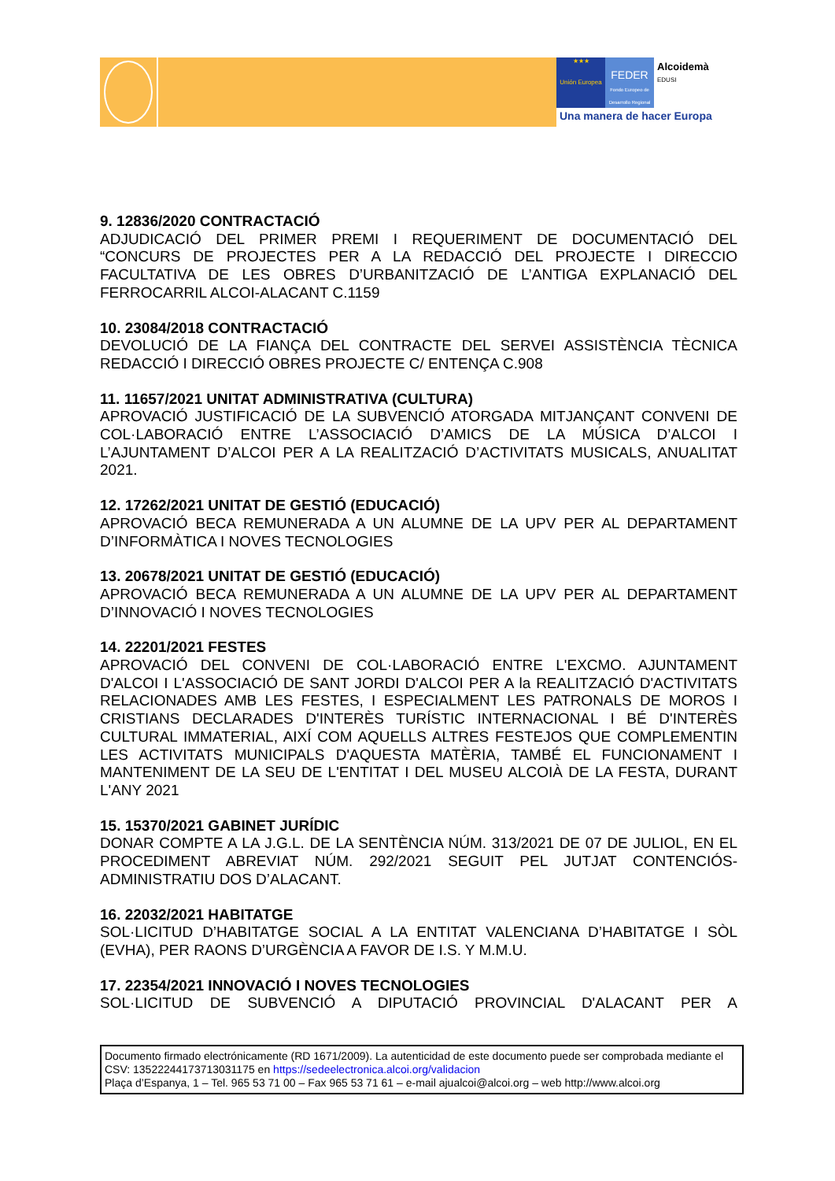★★★
Unión Europea
FEDER
Fondo Europeo de Desarrollo Regional
Alcoidemà
EDUSI
Una manera de hacer Europa
9. 12836/2020 CONTRACTACIÓ
ADJUDICACIÓ DEL PRIMER PREMI I REQUERIMENT DE DOCUMENTACIÓ DEL “CONCURS DE PROJECTES PER A LA REDACCIÓ DEL PROJECTE I DIRECCIO FACULTATIVA DE LES OBRES D’URBANITZACIÓ DE L’ANTIGA EXPLANACIÓ DEL FERROCARRIL ALCOI-ALACANT C.1159
10. 23084/2018 CONTRACTACIÓ
DEVOLUCIÓ DE LA FIANÇA DEL CONTRACTE DEL SERVEI ASSISTÈNCIA TÈCNICA REDACCIÓ I DIRECCIÓ OBRES PROJECTE C/ ENTENÇA C.908
11. 11657/2021 UNITAT ADMINISTRATIVA (CULTURA)
APROVACIÓ JUSTIFICACIÓ DE LA SUBVENCIÓ ATORGADA MITJANÇANT CONVENI DE COL·LABORACIÓ ENTRE L’ASSOCIACIÓ D’AMICS DE LA MÚSICA D’ALCOI I L’AJUNTAMENT D’ALCOI PER A LA REALITZACIÓ D’ACTIVITATS MUSICALS, ANUALITAT 2021.
12. 17262/2021 UNITAT DE GESTIÓ (EDUCACIÓ)
APROVACIÓ BECA REMUNERADA A UN ALUMNE DE LA UPV PER AL DEPARTAMENT D’INFORMÀTICA I NOVES TECNOLOGIES
13. 20678/2021 UNITAT DE GESTIÓ (EDUCACIÓ)
APROVACIÓ BECA REMUNERADA A UN ALUMNE DE LA UPV PER AL DEPARTAMENT D’INNOVACIÓ I NOVES TECNOLOGIES
14. 22201/2021 FESTES
APROVACIÓ DEL CONVENI DE COL·LABORACIÓ ENTRE L'EXCMO. AJUNTAMENT D'ALCOI I L'ASSOCIACIÓ DE SANT JORDI D'ALCOI PER A la REALITZACIÓ D'ACTIVITATS RELACIONADES AMB LES FESTES, I ESPECIALMENT LES PATRONALS DE MOROS I CRISTIANS DECLARADES D'INTERÈS TURÍSTIC INTERNACIONAL I BÉ D'INTERÈS CULTURAL IMMATERIAL, AIXÍ COM AQUELLS ALTRES FESTEJOS QUE COMPLEMENTIN LES ACTIVITATS MUNICIPALS D'AQUESTA MATÈRIA, TAMBÉ EL FUNCIONAMENT I MANTENIMENT DE LA SEU DE L'ENTITAT I DEL MUSEU ALCOIÀ DE LA FESTA, DURANT L'ANY 2021
15. 15370/2021 GABINET JURÍDIC
DONAR COMPTE A LA J.G.L. DE LA SENTÈNCIA NÚM. 313/2021 DE 07 DE JULIOL, EN EL PROCEDIMENT ABREVIAT NÚM. 292/2021 SEGUIT PEL JUTJAT CONTENCIÓS-ADMINISTRATIU DOS D’ALACANT.
16. 22032/2021 HABITATGE
SOL·LICITUD D’HABITATGE SOCIAL A LA ENTITAT VALENCIANA D’HABITATGE I SÒL (EVHA), PER RAONS D’URGÈNCIA A FAVOR DE I.S. Y M.M.U.
17. 22354/2021 INNOVACIÓ I NOVES TECNOLOGIES
SOL·LICITUD DE SUBVENCIÓ A DIPUTACIÓ PROVINCIAL D'ALACANT PER A
Documento firmado electrónicamente (RD 1671/2009). La autenticidad de este documento puede ser comprobada mediante el CSV: 13522244173713031175 en https://sedeelectronica.alcoi.org/validacion
Plaça d’Espanya, 1 – Tel. 965 53 71 00 – Fax 965 53 71 61 – e-mail ajualcoi@alcoi.org – web http://www.alcoi.org